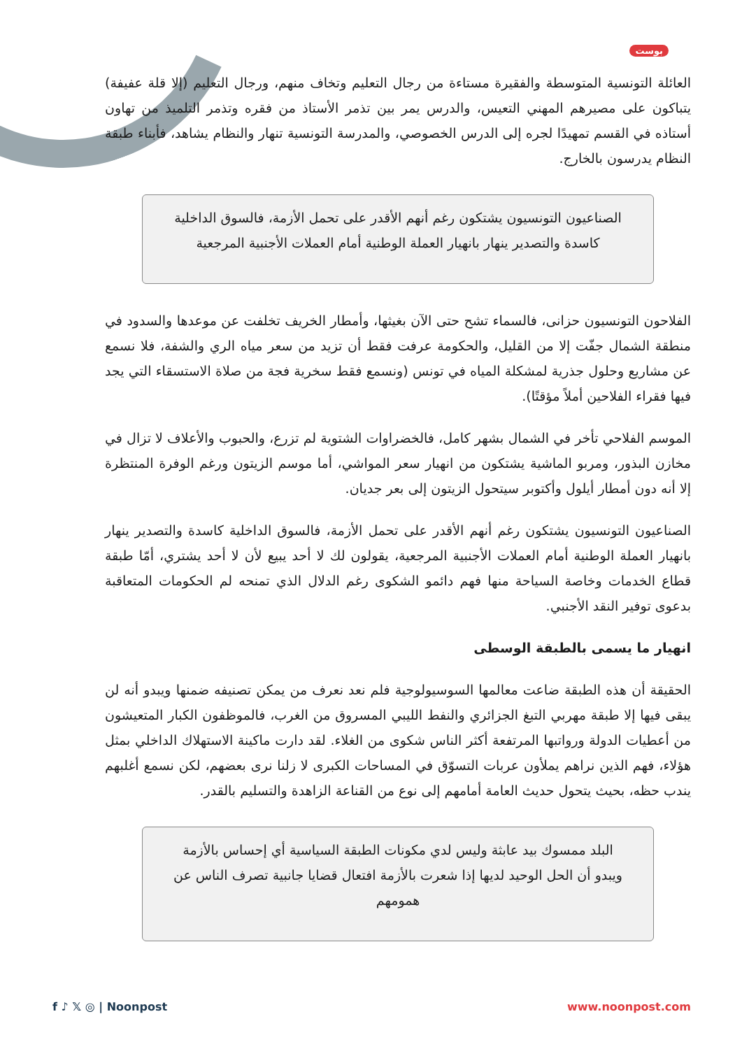بوست
العائلة التونسية المتوسطة والفقيرة مستاءة من رجال التعليم وتخاف منهم، ورجال التعليم (إلا قلة عفيفة) يتباكون على مصيرهم المهني التعيس، والدرس يمر بين تذمر الأستاذ من فقره وتذمر التلميذ من تهاون أستاذه في القسم تمهيدًا لجره إلى الدرس الخصوصي، والمدرسة التونسية تنهار والنظام يشاهد، فأبناء طبقة النظام يدرسون بالخارج.
الصناعيون التونسيون يشتكون رغم أنهم الأقدر على تحمل الأزمة، فالسوق الداخلية كاسدة والتصدير ينهار بانهيار العملة الوطنية أمام العملات الأجنبية المرجعية
الفلاحون التونسيون حزانى، فالسماء تشح حتى الآن بغيثها، وأمطار الخريف تخلفت عن موعدها والسدود في منطقة الشمال جفّت إلا من القليل، والحكومة عرفت فقط أن تزيد من سعر مياه الري والشفة، فلا نسمع عن مشاريع وحلول جذرية لمشكلة المياه في تونس (ونسمع فقط سخرية فجة من صلاة الاستسقاء التي يجد فيها فقراء الفلاحين أملاً مؤقتًا).
الموسم الفلاحي تأخر في الشمال بشهر كامل، فالخضراوات الشتوية لم تزرع، والحبوب والأعلاف لا تزال في مخازن البذور، ومربو الماشية يشتكون من انهيار سعر المواشي، أما موسم الزيتون ورغم الوفرة المنتظرة إلا أنه دون أمطار أيلول وأكتوبر سيتحول الزيتون إلى بعر جديان.
الصناعيون التونسيون يشتكون رغم أنهم الأقدر على تحمل الأزمة، فالسوق الداخلية كاسدة والتصدير ينهار بانهيار العملة الوطنية أمام العملات الأجنبية المرجعية، يقولون لك لا أحد يبيع لأن لا أحد يشتري، أمّا طبقة قطاع الخدمات وخاصة السياحة منها فهم دائمو الشكوى رغم الدلال الذي تمنحه لم الحكومات المتعاقبة بدعوى توفير النقد الأجنبي.
انهيار ما يسمى بالطبقة الوسطى
الحقيقة أن هذه الطبقة ضاعت معالمها السوسيولوجية فلم نعد نعرف من يمكن تصنيفه ضمنها ويبدو أنه لن يبقى فيها إلا طبقة مهربي التبغ الجزائري والنفط الليبي المسروق من الغرب، فالموظفون الكبار المتعيشون من أعطيات الدولة ورواتبها المرتفعة أكثر الناس شكوى من الغلاء. لقد دارت ماكينة الاستهلاك الداخلي بمثل هؤلاء، فهم الذين نراهم يملأون عربات التسوّق في المساحات الكبرى لا زلنا نرى بعضهم، لكن نسمع أغلبهم يندب حظه، بحيث يتحول حديث العامة أمامهم إلى نوع من القناعة الزاهدة والتسليم بالقدر.
البلد ممسوك بيد عابثة وليس لدي مكونات الطبقة السياسية أي إحساس بالأزمة ويبدو أن الحل الوحيد لديها إذا شعرت بالأزمة افتعال قضايا جانبية تصرف الناس عن همومهم
f ♪ 𝕏 ◎ | Noonpost www.noonpost.com